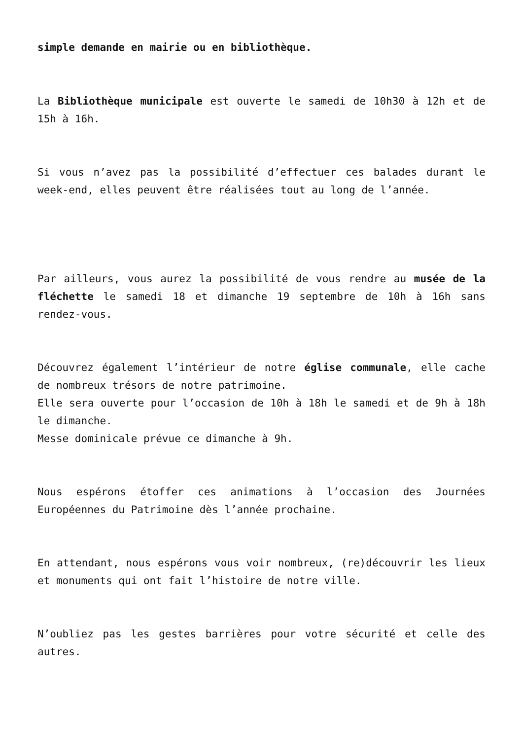simple demande en mairie ou en bibliothèque.
La Bibliothèque municipale est ouverte le samedi de 10h30 à 12h et de 15h à 16h.
Si vous n’avez pas la possibilité d’effectuer ces balades durant le week-end, elles peuvent être réalisées tout au long de l’année.
Par ailleurs, vous aurez la possibilité de vous rendre au musée de la fléchette le samedi 18 et dimanche 19 septembre de 10h à 16h sans rendez-vous.
Découvrez également l’intérieur de notre église communale, elle cache de nombreux trésors de notre patrimoine.
Elle sera ouverte pour l’occasion de 10h à 18h le samedi et de 9h à 18h le dimanche.
Messe dominicale prévue ce dimanche à 9h.
Nous espérons étoffer ces animations à l’occasion des Journées Européennes du Patrimoine dès l’année prochaine.
En attendant, nous espérons vous voir nombreux, (re)découvrir les lieux et monuments qui ont fait l’histoire de notre ville.
N’oubliez pas les gestes barrières pour votre sécurité et celle des autres.